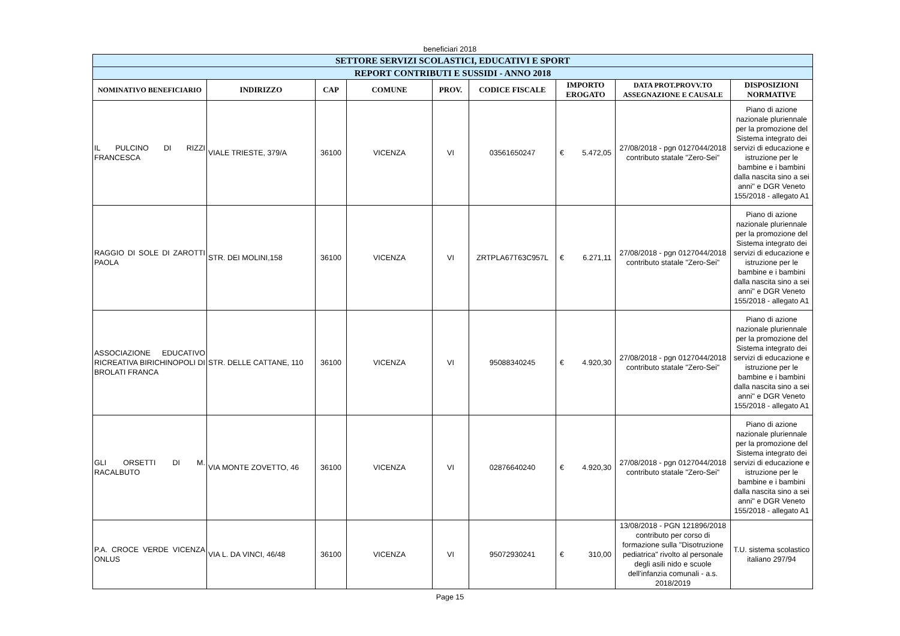beneficiari 2018
| SETTORE SERVIZI SCOLASTICI, EDUCATIVI E SPORT | | | | | | | | |
| --- | --- | --- | --- | --- | --- | --- | --- | --- |
| REPORT CONTRIBUTI E SUSSIDI - ANNO 2018 | | | | | | | | |
| NOMINATIVO BENEFICIARIO | INDIRIZZO | CAP | COMUNE | PROV. | CODICE FISCALE | IMPORTO EROGATO | DATA PROT.PROVV.TO ASSEGNAZIONE E CAUSALE | DISPOSIZIONI NORMATIVE |
| IL PULCINO DI RIZZI FRANCESCA | VIALE TRIESTE, 379/A | 36100 | VICENZA | VI | 03561650247 | € 5.472,05 | 27/08/2018 - pgn 0127044/2018 contributo statale "Zero-Sei" | Piano di azione nazionale pluriennale per la promozione del Sistema integrato dei servizi di educazione e istruzione per le bambine e i bambini dalla nascita sino a sei anni" e DGR Veneto 155/2018 - allegato A1 |
| RAGGIO DI SOLE DI ZAROTTI PAOLA | STR. DEI MOLINI,158 | 36100 | VICENZA | VI | ZRTPLA67T63C957L | € 6.271,11 | 27/08/2018 - pgn 0127044/2018 contributo statale "Zero-Sei" | Piano di azione nazionale pluriennale per la promozione del Sistema integrato dei servizi di educazione e istruzione per le bambine e i bambini dalla nascita sino a sei anni" e DGR Veneto 155/2018 - allegato A1 |
| ASSOCIAZIONE EDUCATIVO RICREATIVA BIRICHINOPOLI DI BROLATI FRANCA | STR. DELLE CATTANE, 110 | 36100 | VICENZA | VI | 95088340245 | € 4.920,30 | 27/08/2018 - pgn 0127044/2018 contributo statale "Zero-Sei" | Piano di azione nazionale pluriennale per la promozione del Sistema integrato dei servizi di educazione e istruzione per le bambine e i bambini dalla nascita sino a sei anni" e DGR Veneto 155/2018 - allegato A1 |
| GLI ORSETTI DI M. RACALBUTO | VIA MONTE ZOVETTO, 46 | 36100 | VICENZA | VI | 02876640240 | € 4.920,30 | 27/08/2018 - pgn 0127044/2018 contributo statale "Zero-Sei" | Piano di azione nazionale pluriennale per la promozione del Sistema integrato dei servizi di educazione e istruzione per le bambine e i bambini dalla nascita sino a sei anni" e DGR Veneto 155/2018 - allegato A1 |
| P.A. CROCE VERDE VICENZA ONLUS | VIA L. DA VINCI, 46/48 | 36100 | VICENZA | VI | 95072930241 | € 310,00 | 13/08/2018 - PGN 121896/2018 contributo per corso di formazione sulla "Disotruzione pediatrica" rivolto al personale degli asili nido e scuole dell'infanzia comunali - a.s. 2018/2019 | T.U. sistema scolastico italiano 297/94 |
Page 15